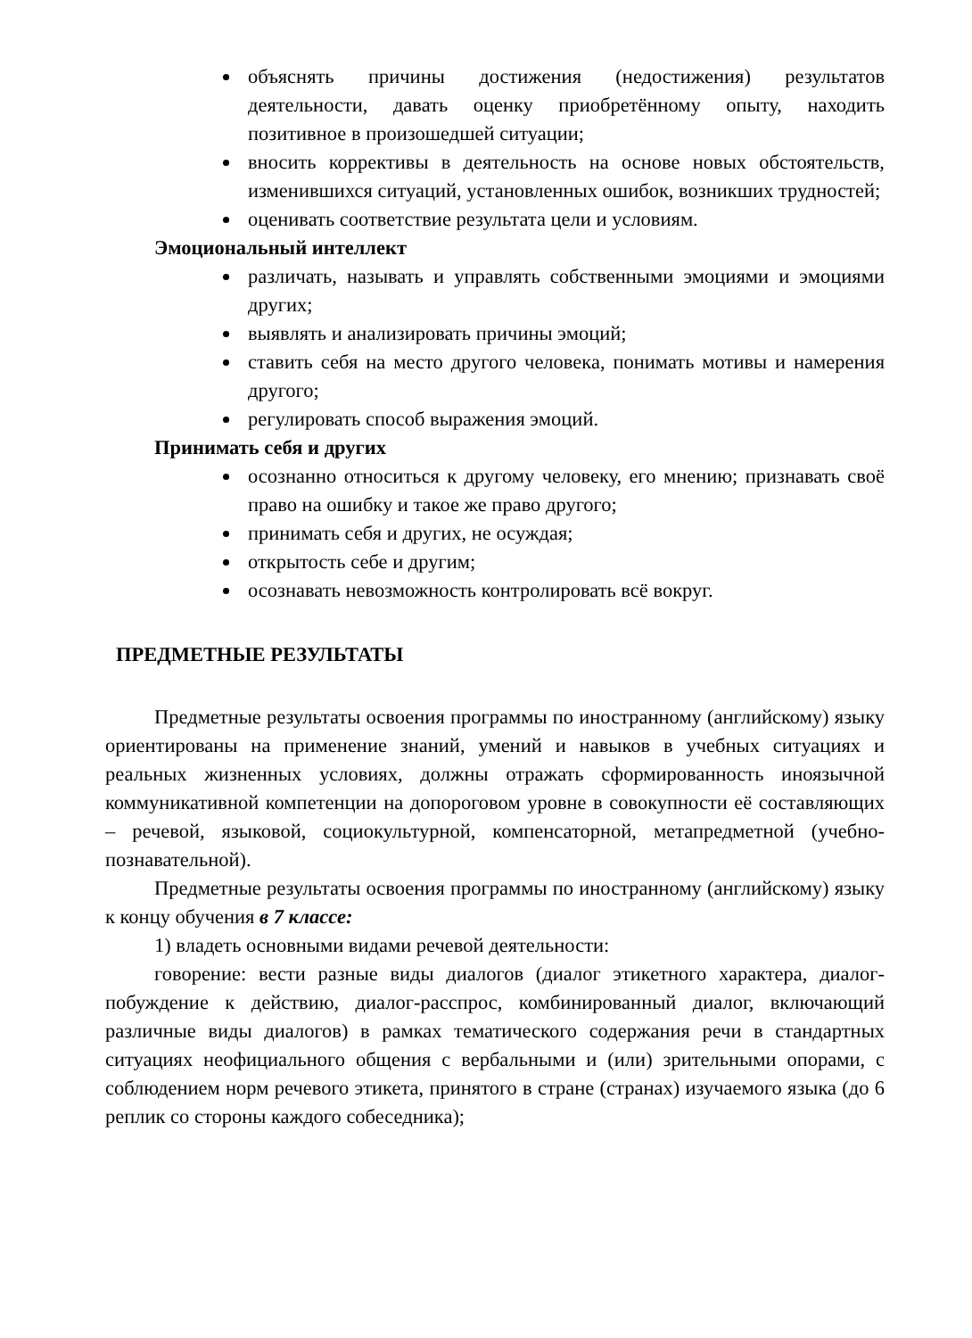объяснять причины достижения (недостижения) результатов деятельности, давать оценку приобретённому опыту, находить позитивное в произошедшей ситуации;
вносить коррективы в деятельность на основе новых обстоятельств, изменившихся ситуаций, установленных ошибок, возникших трудностей;
оценивать соответствие результата цели и условиям.
Эмоциональный интеллект
различать, называть и управлять собственными эмоциями и эмоциями других;
выявлять и анализировать причины эмоций;
ставить себя на место другого человека, понимать мотивы и намерения другого;
регулировать способ выражения эмоций.
Принимать себя и других
осознанно относиться к другому человеку, его мнению; признавать своё право на ошибку и такое же право другого;
принимать себя и других, не осуждая;
открытость себе и другим;
осознавать невозможность контролировать всё вокруг.
ПРЕДМЕТНЫЕ РЕЗУЛЬТАТЫ
Предметные результаты освоения программы по иностранному (английскому) языку ориентированы на применение знаний, умений и навыков в учебных ситуациях и реальных жизненных условиях, должны отражать сформированность иноязычной коммуникативной компетенции на допороговом уровне в совокупности её составляющих – речевой, языковой, социокультурной, компенсаторной, метапредметной (учебно-познавательной).
Предметные результаты освоения программы по иностранному (английскому) языку к концу обучения в 7 классе:
1) владеть основными видами речевой деятельности:
говорение: вести разные виды диалогов (диалог этикетного характера, диалог-побуждение к действию, диалог-расспрос, комбинированный диалог, включающий различные виды диалогов) в рамках тематического содержания речи в стандартных ситуациях неофициального общения с вербальными и (или) зрительными опорами, с соблюдением норм речевого этикета, принятого в стране (странах) изучаемого языка (до 6 реплик со стороны каждого собеседника);